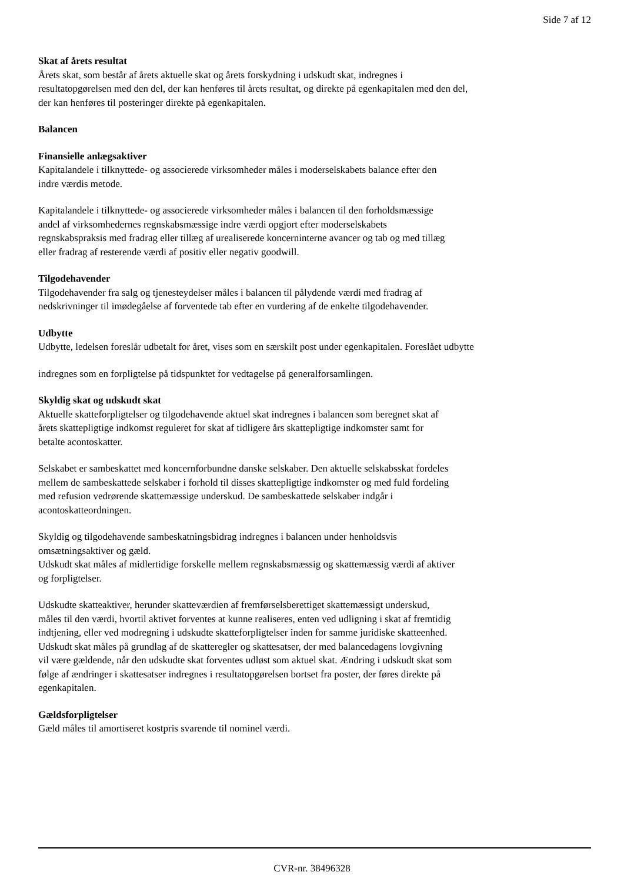Side 7 af 12
Skat af årets resultat
Årets skat, som består af årets aktuelle skat og årets forskydning i udskudt skat, indregnes i
resultatopgørelsen med den del, der kan henføres til årets resultat, og direkte på egenkapitalen med den del,
der kan henføres til posteringer direkte på egenkapitalen.
Balancen
Finansielle anlægsaktiver
Kapitalandele i tilknyttede- og associerede virksomheder måles i moderselskabets balance efter den
indre værdis metode.
Kapitalandele i tilknyttede- og associerede virksomheder måles i balancen til den forholdsmæssige
andel af virksomhedernes regnskabsmæssige indre værdi opgjort efter moderselskabets
regnskabspraksis med fradrag eller tillæg af urealiserede koncerninterne avancer og tab og med tillæg
eller fradrag af resterende værdi af positiv eller negativ goodwill.
Tilgodehavender
Tilgodehavender fra salg og tjenesteydelser måles i balancen til pålydende værdi med fradrag af
nedskrivninger til imødegåelse af forventede tab efter en vurdering af de enkelte tilgodehavender.
Udbytte
Udbytte, ledelsen foreslår udbetalt for året, vises som en særskilt post under egenkapitalen. Foreslået udbytte
indregnes som en forpligtelse på tidspunktet for vedtagelse på generalforsamlingen.
Skyldig skat og udskudt skat
Aktuelle skatteforpligtelser og tilgodehavende aktuel skat indregnes i balancen som beregnet skat af
årets skattepligtige indkomst reguleret for skat af tidligere års skattepligtige indkomster samt for
betalte acontoskatter.
Selskabet er sambeskattet med koncernforbundne danske selskaber. Den aktuelle selskabsskat fordeles
mellem de sambeskattede selskaber i forhold til disses skattepligtige indkomster og med fuld fordeling
med refusion vedrørende skattemæssige underskud. De sambeskattede selskaber indgår i
acontoskatteordningen.
Skyldig og tilgodehavende sambeskatningsbidrag indregnes i balancen under henholdsvis
omsætningsaktiver og gæld.
Udskudt skat måles af midlertidige forskelle mellem regnskabsmæssig og skattemæssig værdi af aktiver
og forpligtelser.
Udskudte skatteaktiver, herunder skatteværdien af fremførselsberettiget skattemæssigt underskud,
måles til den værdi, hvortil aktivet forventes at kunne realiseres, enten ved udligning i skat af fremtidig
indtjening, eller ved modregning i udskudte skatteforpligtelser inden for samme juridiske skatteenhed.
Udskudt skat måles på grundlag af de skatteregler og skattesatser, der med balancedagens lovgivning
vil være gældende, når den udskudte skat forventes udløst som aktuel skat. Ændring i udskudt skat som
følge af ændringer i skattesatser indregnes i resultatopgørelsen bortset fra poster, der føres direkte på
egenkapitalen.
Gældsforpligtelser
Gæld måles til amortiseret kostpris svarende til nominel værdi.
CVR-nr. 38496328